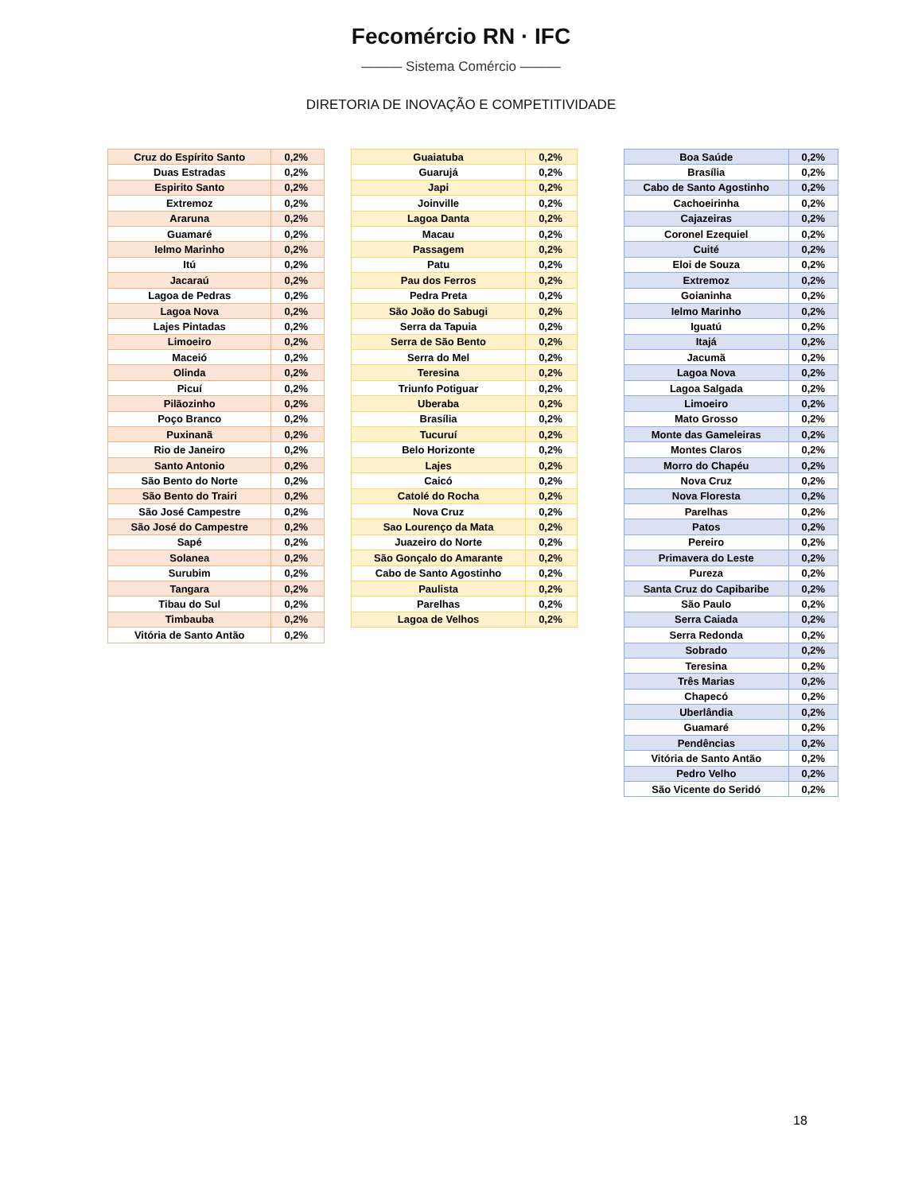Fecomércio RN · IFC
——— Sistema Comércio ———
DIRETORIA DE INOVAÇÃO E COMPETITIVIDADE
| Cruz do Espírito Santo | 0,2% |
| Duas Estradas | 0,2% |
| Espirito Santo | 0,2% |
| Extremoz | 0,2% |
| Araruna | 0,2% |
| Guamaré | 0,2% |
| Ielmo Marinho | 0,2% |
| Itú | 0,2% |
| Jacaraú | 0,2% |
| Lagoa de Pedras | 0,2% |
| Lagoa Nova | 0,2% |
| Lajes Pintadas | 0,2% |
| Limoeiro | 0,2% |
| Maceió | 0,2% |
| Olinda | 0,2% |
| Picuí | 0,2% |
| Pilãozinho | 0,2% |
| Poço Branco | 0,2% |
| Puxinanã | 0,2% |
| Rio de Janeiro | 0,2% |
| Santo Antonio | 0,2% |
| São Bento do Norte | 0,2% |
| São Bento do Trairi | 0,2% |
| São José Campestre | 0,2% |
| São José do Campestre | 0,2% |
| Sapé | 0,2% |
| Solanea | 0,2% |
| Surubim | 0,2% |
| Tangara | 0,2% |
| Tibau do Sul | 0,2% |
| Timbauba | 0,2% |
| Vitória de Santo Antão | 0,2% |
| Guaiatuba | 0,2% |
| Guarujá | 0,2% |
| Japi | 0,2% |
| Joinville | 0,2% |
| Lagoa Danta | 0,2% |
| Macau | 0,2% |
| Passagem | 0,2% |
| Patu | 0,2% |
| Pau dos Ferros | 0,2% |
| Pedra Preta | 0,2% |
| São João do Sabugi | 0,2% |
| Serra da Tapuia | 0,2% |
| Serra de São Bento | 0,2% |
| Serra do Mel | 0,2% |
| Teresina | 0,2% |
| Triunfo Potiguar | 0,2% |
| Uberaba | 0,2% |
| Brasília | 0,2% |
| Tucuruí | 0,2% |
| Belo Horizonte | 0,2% |
| Lajes | 0,2% |
| Caicó | 0,2% |
| Catolé do Rocha | 0,2% |
| Nova Cruz | 0,2% |
| Sao Lourenço da Mata | 0,2% |
| Juazeiro do Norte | 0,2% |
| São Gonçalo do Amarante | 0,2% |
| Cabo de Santo Agostinho | 0,2% |
| Paulista | 0,2% |
| Parelhas | 0,2% |
| Lagoa de Velhos | 0,2% |
| Boa Saúde | 0,2% |
| Brasília | 0,2% |
| Cabo de Santo Agostinho | 0,2% |
| Cachoeirinha | 0,2% |
| Cajazeiras | 0,2% |
| Coronel Ezequiel | 0,2% |
| Cuité | 0,2% |
| Eloi de Souza | 0,2% |
| Extremoz | 0,2% |
| Goianinha | 0,2% |
| Ielmo Marinho | 0,2% |
| Iguatú | 0,2% |
| Itajá | 0,2% |
| Jacumã | 0,2% |
| Lagoa Nova | 0,2% |
| Lagoa Salgada | 0,2% |
| Limoeiro | 0,2% |
| Mato Grosso | 0,2% |
| Monte das Gameleiras | 0,2% |
| Montes Claros | 0,2% |
| Morro do Chapéu | 0,2% |
| Nova Cruz | 0,2% |
| Nova Floresta | 0,2% |
| Parelhas | 0,2% |
| Patos | 0,2% |
| Pereiro | 0,2% |
| Primavera do Leste | 0,2% |
| Pureza | 0,2% |
| Santa Cruz do Capibaribe | 0,2% |
| São Paulo | 0,2% |
| Serra Caiada | 0,2% |
| Serra Redonda | 0,2% |
| Sobrado | 0,2% |
| Teresina | 0,2% |
| Três Marias | 0,2% |
| Chapecó | 0,2% |
| Uberlândia | 0,2% |
| Guamaré | 0,2% |
| Pendências | 0,2% |
| Vitória de Santo Antão | 0,2% |
| Pedro Velho | 0,2% |
| São Vicente do Seridó | 0,2% |
18